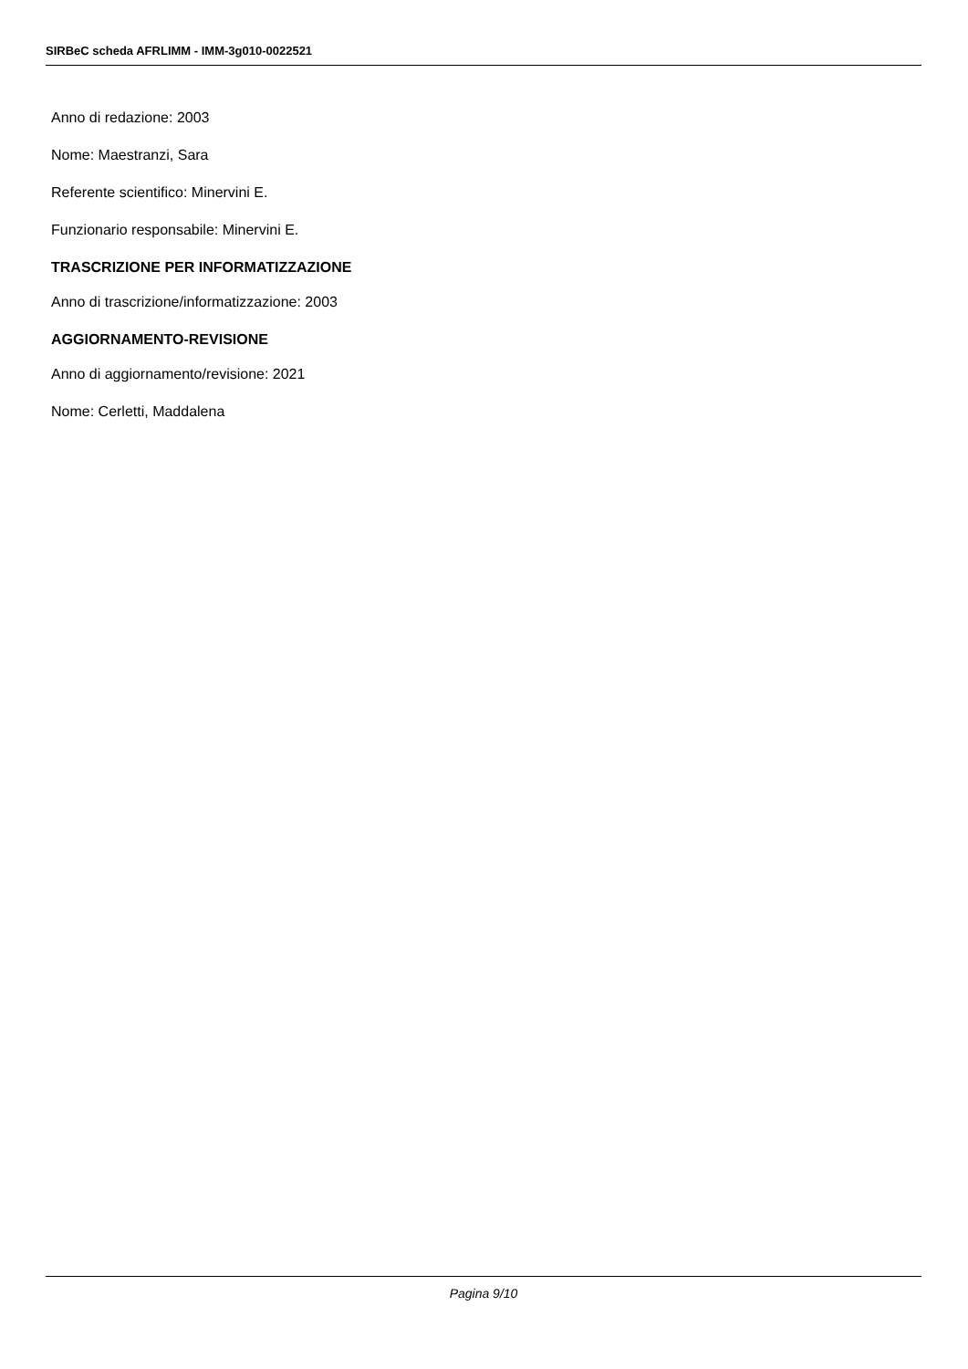SIRBeC scheda AFRLIMM - IMM-3g010-0022521
Anno di redazione: 2003
Nome: Maestranzi, Sara
Referente scientifico: Minervini E.
Funzionario responsabile: Minervini E.
TRASCRIZIONE PER INFORMATIZZAZIONE
Anno di trascrizione/informatizzazione: 2003
AGGIORNAMENTO-REVISIONE
Anno di aggiornamento/revisione: 2021
Nome: Cerletti, Maddalena
Pagina 9/10